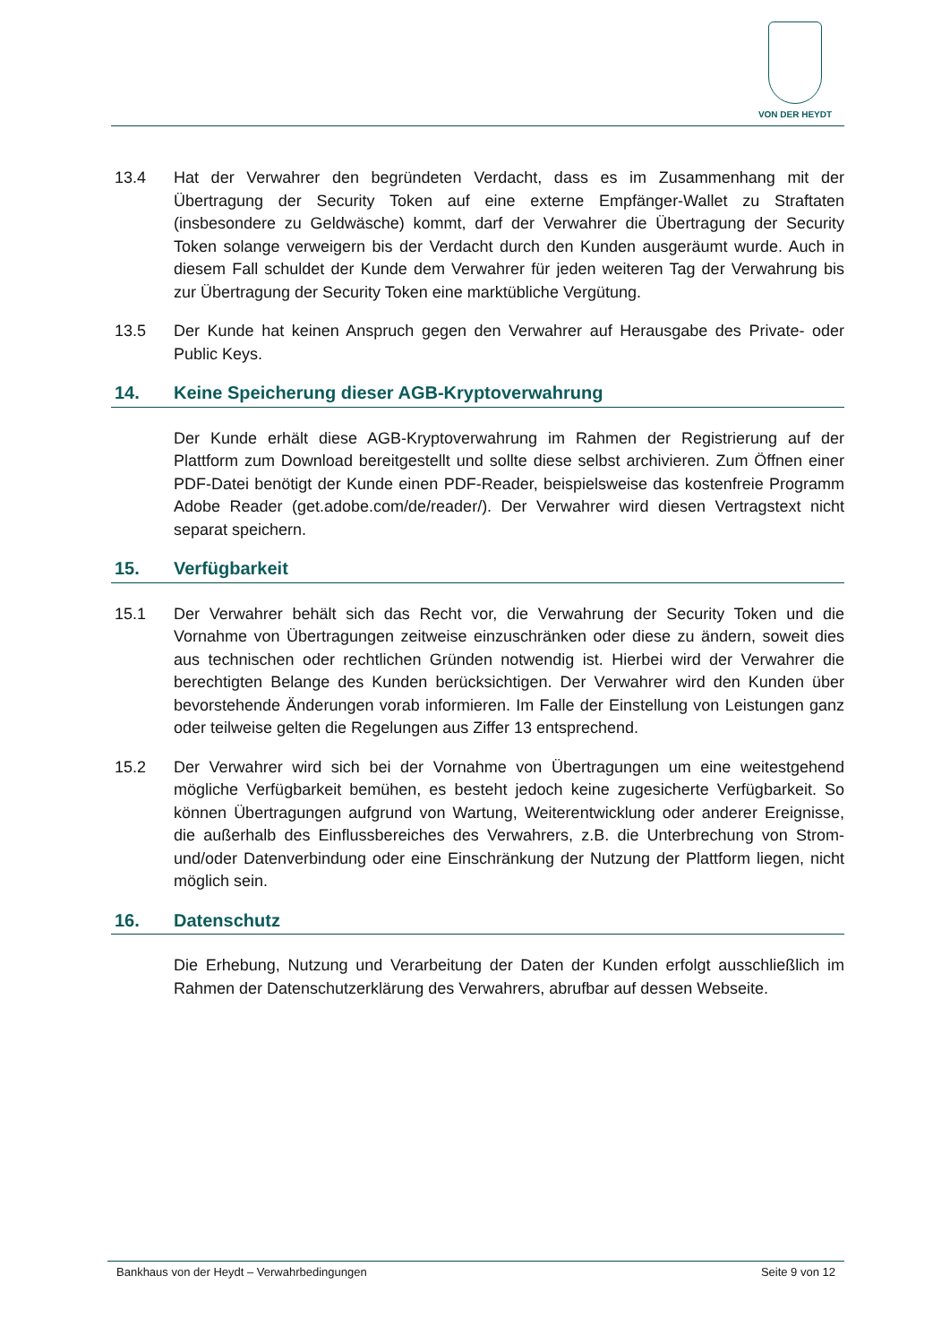VON DER HEYDT
13.4 Hat der Verwahrer den begründeten Verdacht, dass es im Zusammenhang mit der Übertragung der Security Token auf eine externe Empfänger-Wallet zu Straftaten (insbesondere zu Geldwäsche) kommt, darf der Verwahrer die Übertragung der Security Token solange verweigern bis der Verdacht durch den Kunden ausgeräumt wurde. Auch in diesem Fall schuldet der Kunde dem Verwahrer für jeden weiteren Tag der Verwahrung bis zur Übertragung der Security Token eine marktübliche Vergütung.
13.5 Der Kunde hat keinen Anspruch gegen den Verwahrer auf Herausgabe des Private- oder Public Keys.
14. Keine Speicherung dieser AGB-Kryptoverwahrung
Der Kunde erhält diese AGB-Kryptoverwahrung im Rahmen der Registrierung auf der Plattform zum Download bereitgestellt und sollte diese selbst archivieren. Zum Öffnen einer PDF-Datei benötigt der Kunde einen PDF-Reader, beispielsweise das kostenfreie Programm Adobe Reader (get.adobe.com/de/reader/). Der Verwahrer wird diesen Vertragstext nicht separat speichern.
15. Verfügbarkeit
15.1 Der Verwahrer behält sich das Recht vor, die Verwahrung der Security Token und die Vornahme von Übertragungen zeitweise einzuschränken oder diese zu ändern, soweit dies aus technischen oder rechtlichen Gründen notwendig ist. Hierbei wird der Verwahrer die berechtigten Belange des Kunden berücksichtigen. Der Verwahrer wird den Kunden über bevorstehende Änderungen vorab informieren. Im Falle der Einstellung von Leistungen ganz oder teilweise gelten die Regelungen aus Ziffer 13 entsprechend.
15.2 Der Verwahrer wird sich bei der Vornahme von Übertragungen um eine weitestgehend mögliche Verfügbarkeit bemühen, es besteht jedoch keine zugesicherte Verfügbarkeit. So können Übertragungen aufgrund von Wartung, Weiterentwicklung oder anderer Ereignisse, die außerhalb des Einflussbereiches des Verwahrers, z.B. die Unterbrechung von Strom- und/oder Datenverbindung oder eine Einschränkung der Nutzung der Plattform liegen, nicht möglich sein.
16. Datenschutz
Die Erhebung, Nutzung und Verarbeitung der Daten der Kunden erfolgt ausschließlich im Rahmen der Datenschutzerklärung des Verwahrers, abrufbar auf dessen Webseite.
Bankhaus von der Heydt – Verwahrbedingungen Seite 9 von 12